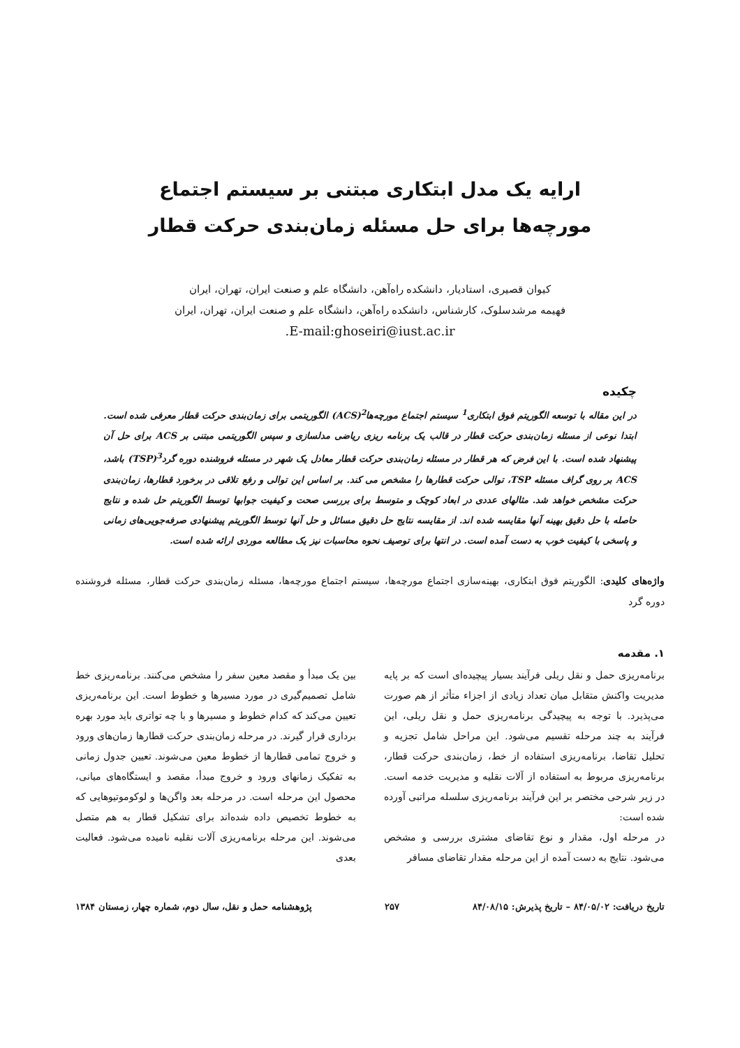ارایه یک مدل ابتکاری مبتنی بر سیستم اجتماع
مورچه‌ها برای حل مسئله زمان‌بندی حرکت قطار
کیوان قصیری، استادیار، دانشکده راه‌آهن، دانشگاه علم و صنعت ایران، تهران، ایران
فهیمه مرشدسلوک، کارشناس، دانشکده راه‌آهن، دانشگاه علم و صنعت ایران، تهران، ایران
E-mail:ghoseiri@iust.ac.ir.
چکیده
در این مقاله با توسعه الگوریتم فوق ابتکاری<sup>1</sup> سیستم اجتماع مورچه‌ها<sup>2</sup>(ACS) الگوریتمی برای زمان‌بندی حرکت قطار معرفی شده است. ابتدا نوعی از مسئله زمان‌بندی حرکت قطار در قالب یک برنامه ریزی ریاضی مدلسازی و سپس الگوریتمی مبتنی بر ACS برای حل آن پیشنهاد شده است. با این فرض که هر قطار در مسئله زمان‌بندی حرکت قطار معادل یک شهر در مسئله فروشنده دوره گرد<sup>3</sup>(TSP) باشد، ACS بر روی گراف مسئله TSP، توالی حرکت قطارها را مشخص می کند. بر اساس این توالی و رفع تلاقی در برخورد قطارها، زمان‌بندی حرکت مشخص خواهد شد. مثالهای عددی در ابعاد کوچک و متوسط برای بررسی صحت و کیفیت جوابها توسط الگوریتم حل شده و نتایج حاصله با حل دقیق بهینه آنها مقایسه شده اند. از مقایسه نتایج حل دقیق مسائل و حل آنها توسط الگوریتم پیشنهادی صرفه‌جویی‌های زمانی و پاسخی با کیفیت خوب به دست آمده است. در انتها برای توصیف نحوه محاسبات نیز یک مطالعه موردی ارائه شده است.
واژه‌های کلیدی: الگوریتم فوق ابتکاری، بهینه‌سازی اجتماع مورچه‌ها، سیستم اجتماع مورچه‌ها، مسئله زمان‌بندی حرکت قطار، مسئله فروشنده دوره گرد
۱. مقدمه
برنامه‌ریزی حمل و نقل ریلی فرآیند بسیار پیچیده‌ای است که بر پایه مدیریت واکنش متقابل میان تعداد زیادی از اجزاء متأثر از هم صورت می‌پذیرد. با توجه به پیچیدگی برنامه‌ریزی حمل و نقل ریلی، این فرآیند به چند مرحله تقسیم می‌شود. این مراحل شامل تجزیه و تحلیل تقاضا، برنامه‌ریزی استفاده از خط، زمان‌بندی حرکت قطار، برنامه‌ریزی مربوط به استفاده از آلات نقلیه و مدیریت خدمه است. در زیر شرحی مختصر بر این فرآیند برنامه‌ریزی سلسله مراتبی آورده شده است:
در مرحله اول، مقدار و نوع تقاضای مشتری بررسی و مشخص می‌شود. نتایج به دست آمده از این مرحله مقدار تقاضای مسافر
بین یک مبدأ و مقصد معین سفر را مشخص می‌کنند. برنامه‌ریزی خط شامل تصمیم‌گیری در مورد مسیرها و خطوط است. این برنامه‌ریزی تعیین می‌کند که کدام خطوط و مسیرها و با چه تواتری باید مورد بهره برداری قرار گیرند. در مرحله زمان‌بندی حرکت قطارها زمان‌های ورود و خروج تمامی قطارها از خطوط معین می‌شوند. تعیین جدول زمانی به تفکیک زمانهای ورود و خروج مبدأ، مقصد و ایستگاه‌های میانی، محصول این مرحله است. در مرحله بعد واگن‌ها و لوکوموتیوهایی که به خطوط تخصیص داده شده‌اند برای تشکیل قطار به هم متصل می‌شوند. این مرحله برنامه‌ریزی آلات نقلیه نامیده می‌شود. فعالیت بعدی
تاریخ دریافت: ۸۴/۰۵/۰۲ – تاریخ پذیرش: ۸۴/۰۸/۱۵ ۲۵۷ پژوهشنامه حمل و نقل، سال دوم، شماره چهار، زمستان ۱۳۸۴